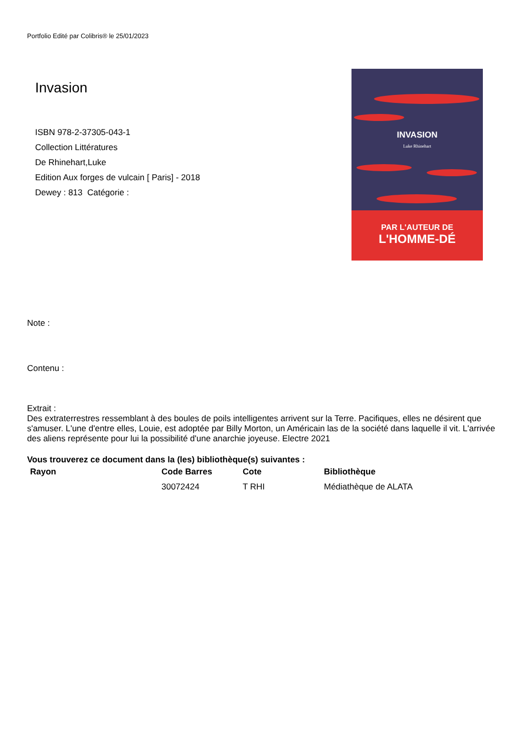Portfolio Edité par Colibris® le 25/01/2023
Invasion
ISBN 978-2-37305-043-1
Collection Littératures
De Rhinehart,Luke
Edition Aux forges de vulcain [ Paris] - 2018
Dewey : 813 Catégorie :
INVASION
Luke Rhinehart
PAR L'AUTEUR DE
L'HOMME-DÉ
Note :
Contenu :
Extrait :
Des extraterrestres ressemblant à des boules de poils intelligentes arrivent sur la Terre. Pacifiques, elles ne désirent que s'amuser. L'une d'entre elles, Louie, est adoptée par Billy Morton, un Américain las de la société dans laquelle il vit. L'arrivée des aliens représente pour lui la possibilité d'une anarchie joyeuse. Electre 2021
Vous trouverez ce document dans la (les) bibliothèque(s) suivantes :
| Rayon | Code Barres | Cote | Bibliothèque |
| --- | --- | --- | --- |
| | 30072424 | T RHI | Médiathèque de ALATA |